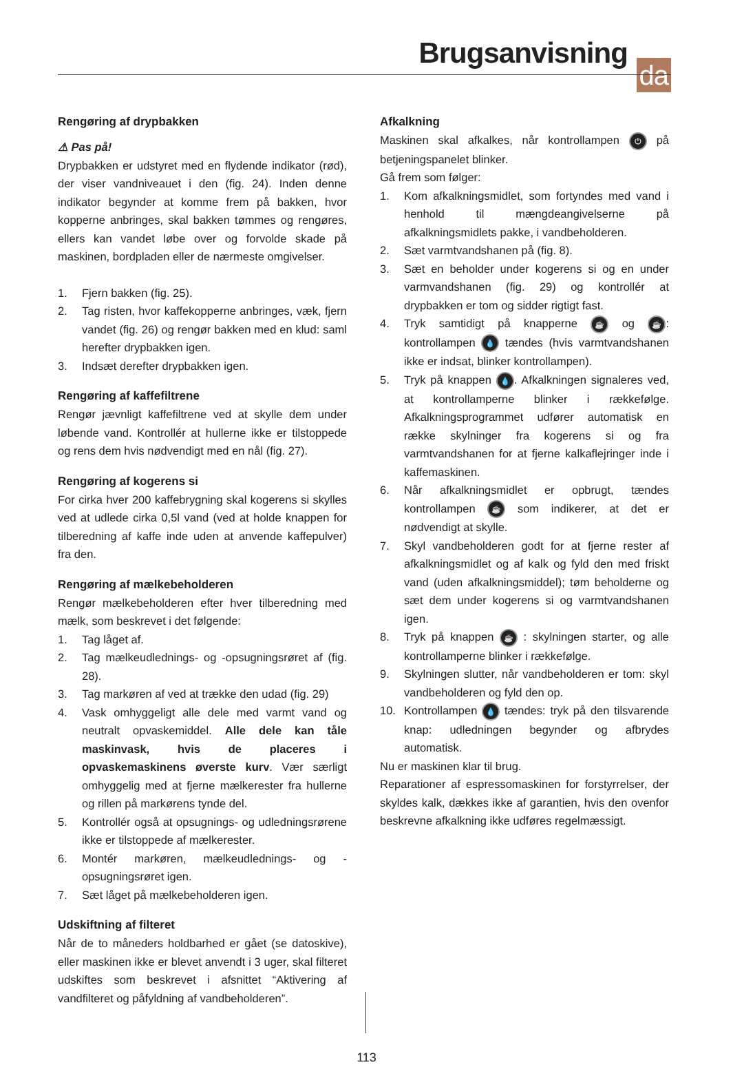Brugsanvisning da
Rengøring af drypbakken
⚠ Pas på!
Drypbakken er udstyret med en flydende indikator (rød), der viser vandniveauet i den (fig. 24). Inden denne indikator begynder at komme frem på bakken, hvor kopperne anbringes, skal bakken tømmes og rengøres, ellers kan vandet løbe over og forvolde skade på maskinen, bordpladen eller de nærmeste omgivelser.
1. Fjern bakken (fig. 25).
2. Tag risten, hvor kaffekopperne anbringes, væk, fjern vandet (fig. 26) og rengør bakken med en klud: saml herefter drypbakken igen.
3. Indsæt derefter drypbakken igen.
Rengøring af kaffefiltrene
Rengør jævnligt kaffefiltrene ved at skylle dem under løbende vand. Kontrollér at hullerne ikke er tilstoppede og rens dem hvis nødvendigt med en nål (fig. 27).
Rengøring af kogerens si
For cirka hver 200 kaffebrygning skal kogerens si skylles ved at udlede cirka 0,5l vand (ved at holde knappen for tilberedning af kaffe inde uden at anvende kaffepulver) fra den.
Rengøring af mælkebeholderen
Rengør mælkebeholderen efter hver tilberedning med mælk, som beskrevet i det følgende:
1. Tag låget af.
2. Tag mælkeudlednings- og -opsugningsrøret af (fig. 28).
3. Tag markøren af ved at trække den udad (fig. 29)
4. Vask omhyggeligt alle dele med varmt vand og neutralt opvaskemiddel. Alle dele kan tåle maskinvask, hvis de placeres i opvaskemaskinens øverste kurv. Vær særligt omhyggelig med at fjerne mælkerester fra hullerne og rillen på markørens tynde del.
5. Kontrollér også at opsugnings- og udledningsrørene ikke er tilstoppede af mælkerester.
6. Montér markøren, mælkeudlednings- og -opsugningsrøret igen.
7. Sæt låget på mælkebeholderen igen.
Udskiftning af filteret
Når de to måneders holdbarhed er gået (se datoskive), eller maskinen ikke er blevet anvendt i 3 uger, skal filteret udskiftes som beskrevet i afsnittet “Aktivering af vandfilteret og påfyldning af vandbeholderen”.
Afkalkning
Maskinen skal afkalkes, når kontrollampen ⏻ på betjeningspanelet blinker.
Gå frem som følger:
1. Kom afkalkningsmidlet, som fortyndes med vand i henhold til mængdeangivelserne på afkalkningsmidlets pakke, i vandbeholderen.
2. Sæt varmtvandshanen på (fig. 8).
3. Sæt en beholder under kogerens si og en under varmvandshanen (fig. 29) og kontrollér at drypbakken er tom og sidder rigtigt fast.
4. Tryk samtidigt på knapperne ☕ og ☕: kontrollampen 💧 tændes (hvis varmtvandshanen ikke er indsat, blinker kontrollampen).
5. Tryk på knappen 💧. Afkalkningen signaleres ved, at kontrollamperne blinker i rækkefølge. Afkalkningsprogrammet udfører automatisk en række skylninger fra kogerens si og fra varmtvandshanen for at fjerne kalkaflejringer inde i kaffemaskinen.
6. Når afkalkningsmidlet er opbrugt, tændes kontrollampen ☕ som indikerer, at det er nødvendigt at skylle.
7. Skyl vandbeholderen godt for at fjerne rester af afkalkningsmidlet og af kalk og fyld den med friskt vand (uden afkalkningsmiddel); tøm beholderne og sæt dem under kogerens si og varmtvandshanen igen.
8. Tryk på knappen ☕ : skylningen starter, og alle kontrollamperne blinker i rækkefølge.
9. Skylningen slutter, når vandbeholderen er tom: skyl vandbeholderen og fyld den op.
10. Kontrollampen 💧 tændes: tryk på den tilsvarende knap: udledningen begynder og afbrydes automatisk.
Nu er maskinen klar til brug.
Reparationer af espressomaskinen for forstyrrelser, der skyldes kalk, dækkes ikke af garantien, hvis den ovenfor beskrevne afkalkning ikke udføres regelmæssigt.
113